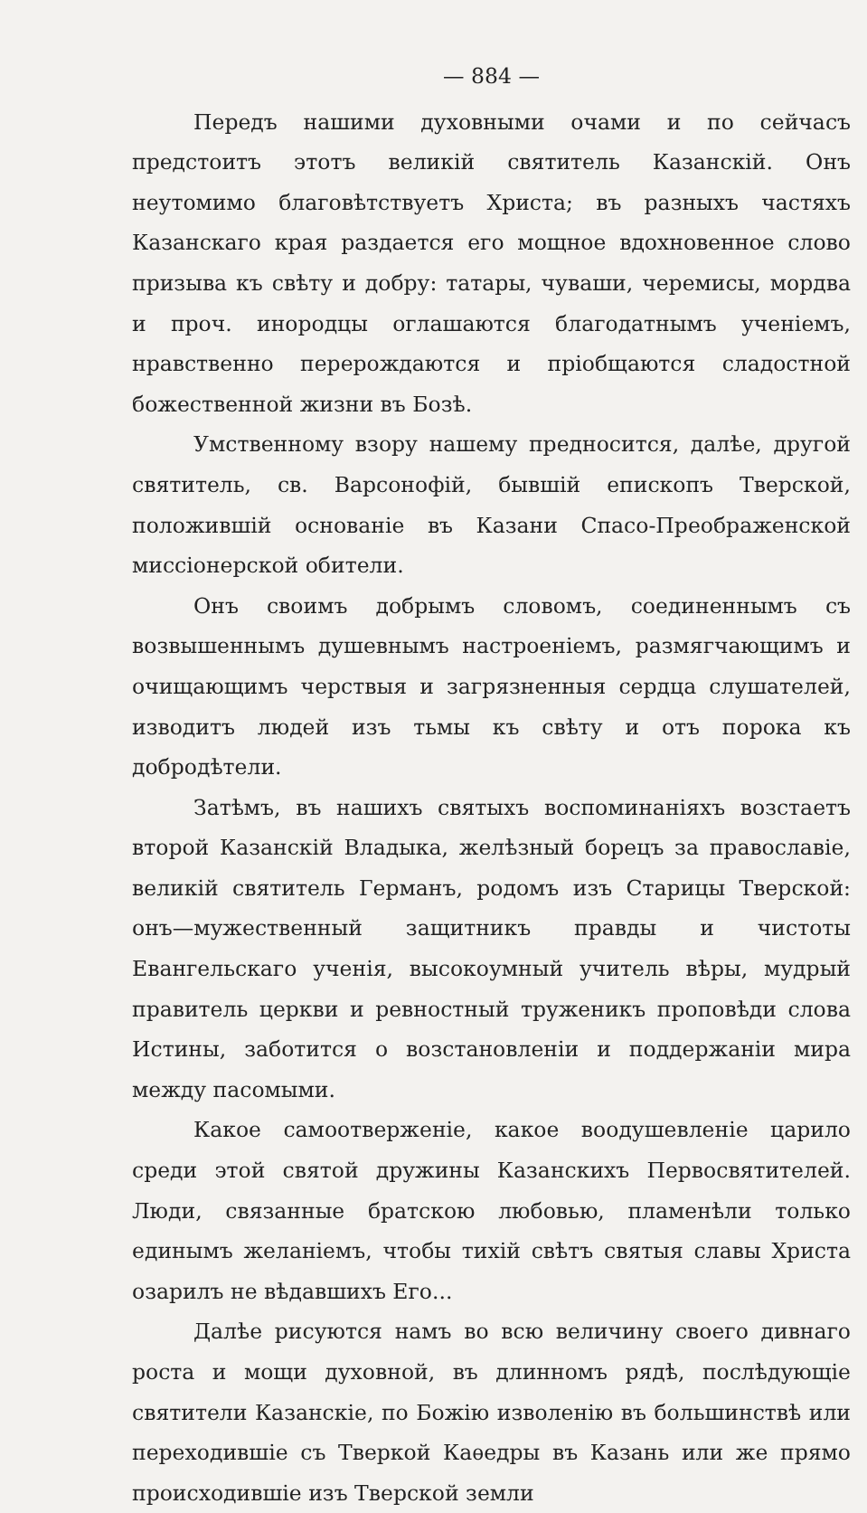— 884 —
Передъ нашими духовными очами и по сейчасъ предстоитъ этотъ великій святитель Казанскій. Онъ неутомимо благовѣтствуетъ Христа; въ разныхъ частяхъ Казанскаго края раздается его мощное вдохновенное слово призыва къ свѣту и добру: татары, чуваши, черемисы, мордва и проч. инородцы оглашаются благодатнымъ ученіемъ, нравственно перерождаются и пріобщаются сладостной божественной жизни въ Бозѣ.
Умственному взору нашему предносится, далѣе, другой святитель, св. Варсонофій, бывшій епископъ Тверской, положившій основаніе въ Казани Спасо-Преображенской миссіонерской обители.
Онъ своимъ добрымъ словомъ, соединеннымъ съ возвышеннымъ душевнымъ настроеніемъ, размягчающимъ и очищающимъ черствыя и загрязненныя сердца слушателей, изводитъ людей изъ тьмы къ свѣту и отъ порока къ добродѣтели.
Затѣмъ, въ нашихъ святыхъ воспоминаніяхъ возстаетъ второй Казанскій Владыка, желѣзный борецъ за православіе, великій святитель Германъ, родомъ изъ Старицы Тверской: онъ—мужественный защитникъ правды и чистоты Евангельскаго ученія, высокоумный учитель вѣры, мудрый правитель церкви и ревностный труженикъ проповѣди слова Истины, заботится о возстановленіи и поддержаніи мира между пасомыми.
Какое самоотверженіе, какое воодушевленіе царило среди этой святой дружины Казанскихъ Первосвятителей. Люди, связанные братскою любовью, пламенѣли только единымъ желаніемъ, чтобы тихій свѣтъ святыя славы Христа озарилъ не вѣдавшихъ Его...
Далѣе рисуются намъ во всю величину своего дивнаго роста и мощи духовной, въ длинномъ рядѣ, послѣдующіе святители Казанскіе, по Божію изволенію въ большинствѣ или переходившіе съ Тверкой Каѳедры въ Казань или же прямо происходившіе изъ Тверской земли